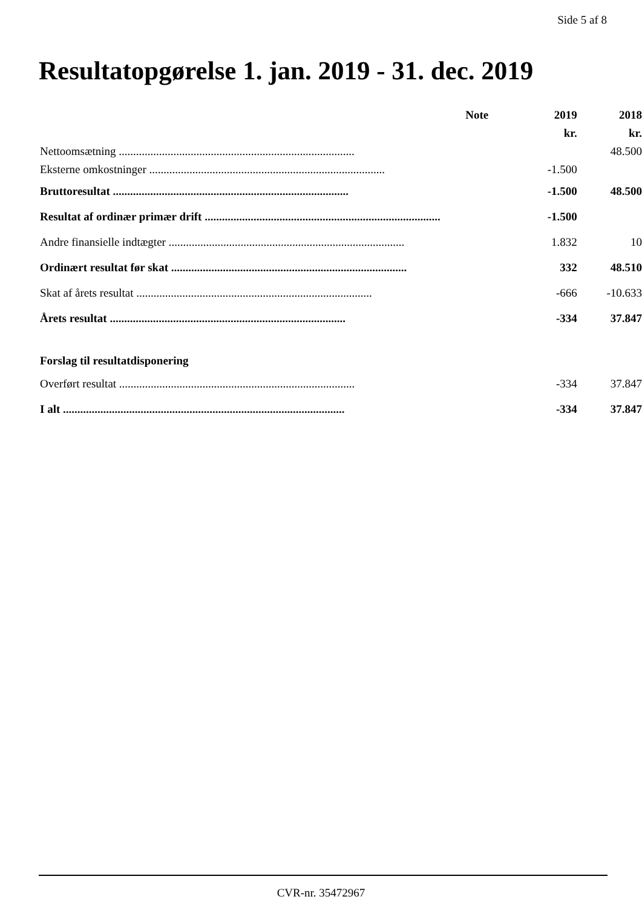Side 5 af 8
Resultatopgørelse 1. jan. 2019 - 31. dec. 2019
| | Note | 2019 | 2018 |
| | | kr. | kr. |
| Nettoomsætning .................................................................................. | | | 48.500 |
| Eksterne omkostninger .................................................................................. | | -1.500 | |
| Bruttoresultat .................................................................................. | | -1.500 | 48.500 |
| Resultat af ordinær primær drift .................................................................................. | | -1.500 | |
| Andre finansielle indtægter .................................................................................. | | 1.832 | 10 |
| Ordinært resultat før skat .................................................................................. | | 332 | 48.510 |
| Skat af årets resultat .................................................................................. | | -666 | -10.633 |
| Årets resultat .................................................................................. | | -334 | 37.847 |
| Forslag til resultatdisponering | | | |
| Overført resultat .................................................................................. | | -334 | 37.847 |
| I alt .................................................................................................. | | -334 | 37.847 |
CVR-nr. 35472967